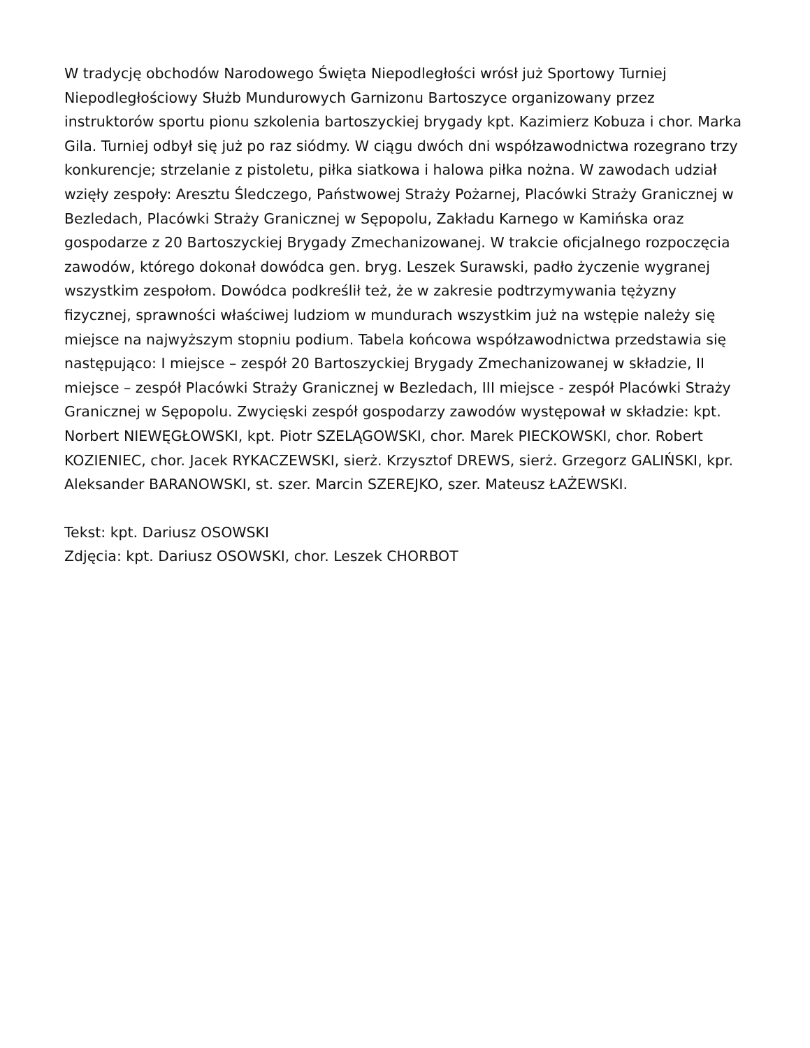W tradycję obchodów Narodowego Święta Niepodległości wrósł już Sportowy Turniej Niepodległościowy Służb Mundurowych Garnizonu Bartoszyce organizowany przez instruktorów sportu pionu szkolenia bartoszyckiej brygady kpt. Kazimierz Kobuza i chor. Marka Gila. Turniej odbył się już po raz siódmy. W ciągu dwóch dni współzawodnictwa rozegrano trzy konkurencje; strzelanie z pistoletu, piłka siatkowa i halowa piłka nożna. W zawodach udział wzięły zespoły: Aresztu Śledczego, Państwowej Straży Pożarnej, Placówki Straży Granicznej w Bezledach, Placówki Straży Granicznej w Sępopolu, Zakładu Karnego w Kamińska oraz gospodarze z 20 Bartoszyckiej Brygady Zmechanizowanej. W trakcie oficjalnego rozpoczęcia zawodów, którego dokonał dowódca gen. bryg. Leszek Surawski, padło życzenie wygranej wszystkim zespołom. Dowódca podkreślił też, że w zakresie podtrzymywania tężyzny fizycznej, sprawności właściwej ludziom w mundurach wszystkim już na wstępie należy się miejsce na najwyższym stopniu podium. Tabela końcowa współzawodnictwa przedstawia się następująco: I miejsce – zespół 20 Bartoszyckiej Brygady Zmechanizowanej w składzie, II miejsce – zespół Placówki Straży Granicznej w Bezledach, III miejsce - zespół Placówki Straży Granicznej w Sępopolu. Zwycięski zespół gospodarzy zawodów występował w składzie: kpt. Norbert NIEWĘGŁOWSKI, kpt. Piotr SZELĄGOWSKI, chor. Marek PIECKOWSKI, chor. Robert KOZIENIEC, chor. Jacek RYKACZEWSKI, sierż. Krzysztof DREWS, sierż. Grzegorz GALIŃSKI, kpr. Aleksander BARANOWSKI, st. szer. Marcin SZEREJKO, szer. Mateusz ŁAŻEWSKI.
Tekst: kpt. Dariusz OSOWSKI
Zdjęcia: kpt. Dariusz OSOWSKI, chor. Leszek CHORBOT